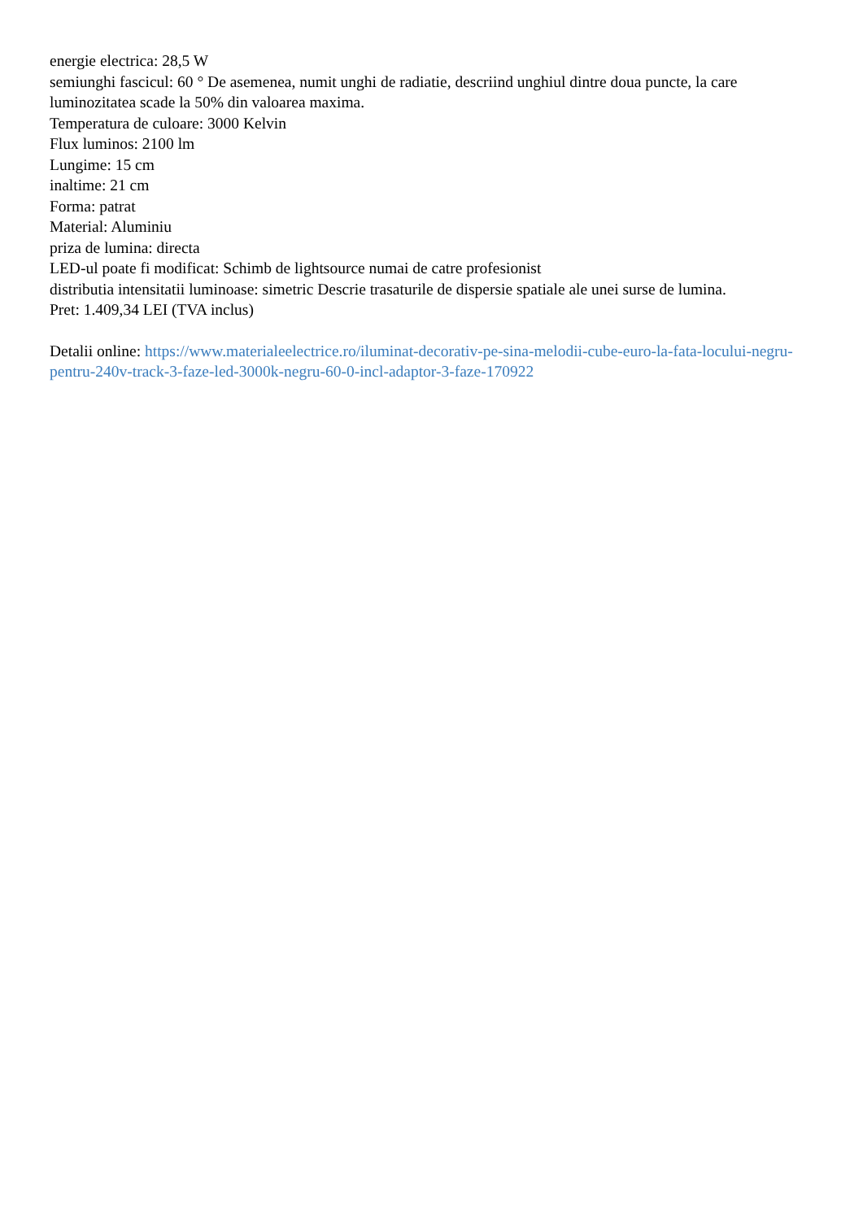energie electrica: 28,5 W
semiunghi fascicul: 60 ° De asemenea, numit unghi de radiatie, descriind unghiul dintre doua puncte, la care luminozitatea scade la 50% din valoarea maxima.
Temperatura de culoare: 3000 Kelvin
Flux luminos: 2100 lm
Lungime: 15 cm
inaltime: 21 cm
Forma: patrat
Material: Aluminiu
priza de lumina: directa
LED-ul poate fi modificat: Schimb de lightsource numai de catre profesionist
distributia intensitatii luminoase: simetric Descrie trasaturile de dispersie spatiale ale unei surse de lumina.
Pret: 1.409,34 LEI (TVA inclus)
Detalii online: https://www.materialeelectrice.ro/iluminat-decorativ-pe-sina-melodii-cube-euro-la-fata-locului-negru-pentru-240v-track-3-faze-led-3000k-negru-60-0-incl-adaptor-3-faze-170922